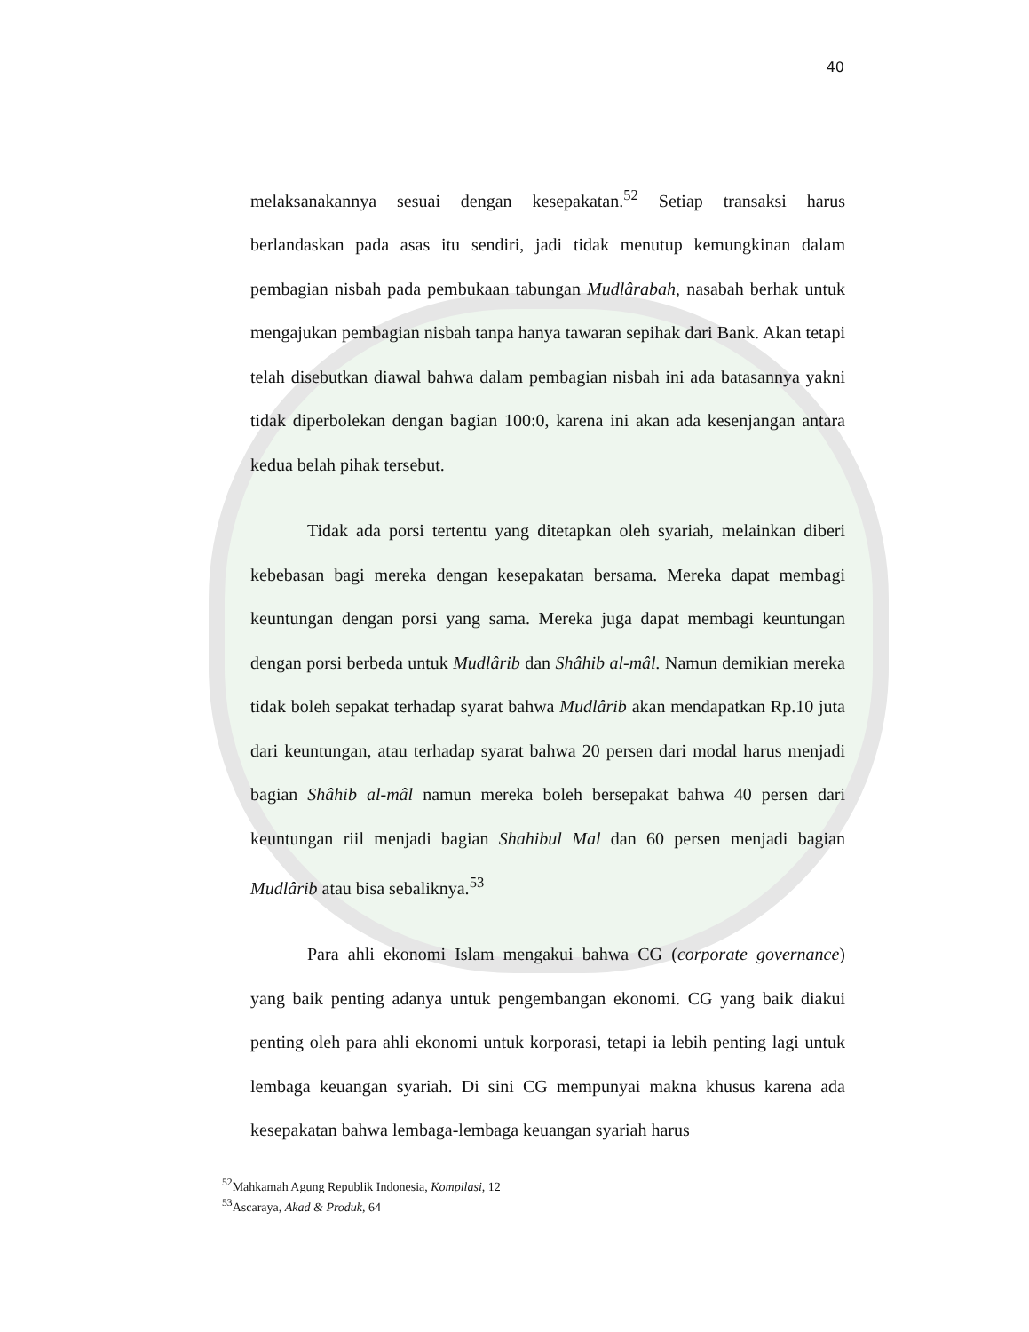40
melaksanakannya sesuai dengan kesepakatan.<sup>52</sup> Setiap transaksi harus berlandaskan pada asas itu sendiri, jadi tidak menutup kemungkinan dalam pembagian nisbah pada pembukaan tabungan Mudlârabah, nasabah berhak untuk mengajukan pembagian nisbah tanpa hanya tawaran sepihak dari Bank. Akan tetapi telah disebutkan diawal bahwa dalam pembagian nisbah ini ada batasannya yakni tidak diperbolekan dengan bagian 100:0, karena ini akan ada kesenjangan antara kedua belah pihak tersebut.
Tidak ada porsi tertentu yang ditetapkan oleh syariah, melainkan diberi kebebasan bagi mereka dengan kesepakatan bersama. Mereka dapat membagi keuntungan dengan porsi yang sama. Mereka juga dapat membagi keuntungan dengan porsi berbeda untuk Mudlârib dan Shâhib al-mâl. Namun demikian mereka tidak boleh sepakat terhadap syarat bahwa Mudlârib akan mendapatkan Rp.10 juta dari keuntungan, atau terhadap syarat bahwa 20 persen dari modal harus menjadi bagian Shâhib al-mâl namun mereka boleh bersepakat bahwa 40 persen dari keuntungan riil menjadi bagian Shahibul Mal dan 60 persen menjadi bagian Mudlârib atau bisa sebaliknya.<sup>53</sup>
Para ahli ekonomi Islam mengakui bahwa CG (corporate governance) yang baik penting adanya untuk pengembangan ekonomi. CG yang baik diakui penting oleh para ahli ekonomi untuk korporasi, tetapi ia lebih penting lagi untuk lembaga keuangan syariah. Di sini CG mempunyai makna khusus karena ada kesepakatan bahwa lembaga-lembaga keuangan syariah harus
<sup>52</sup> Mahkamah Agung Republik Indonesia, Kompilasi, 12
<sup>53</sup> Ascaraya, Akad & Produk, 64